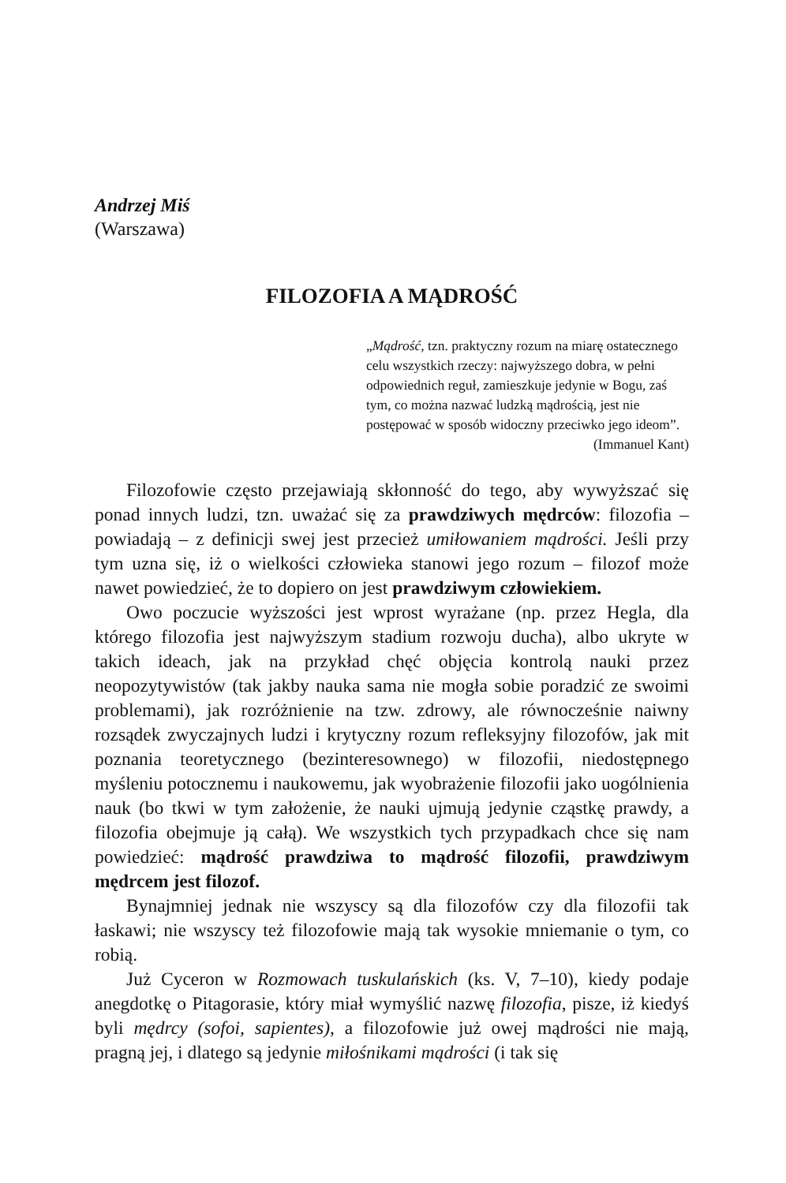Andrzej Miś
(Warszawa)
FILOZOFIA A MĄDROŚĆ
„Mądrość, tzn. praktyczny rozum na miarę ostatecznego celu wszystkich rzeczy: najwyższego dobra, w pełni odpowiednich reguł, zamieszkuje jedynie w Bogu, zaś tym, co można nazwać ludzką mądrością, jest nie postępować w sposób widoczny przeciwko jego ideom”.
(Immanuel Kant)
Filozofowie często przejawiają skłonność do tego, aby wywyższać się ponad innych ludzi, tzn. uważać się za prawdziwych mędrców: filozofia – powiadają – z definicji swej jest przecież umiłowaniem mądrości. Jeśli przy tym uzna się, iż o wielkości człowieka stanowi jego rozum – filozof może nawet powiedzieć, że to dopiero on jest prawdziwym człowiekiem.
Owo poczucie wyższości jest wprost wyrażane (np. przez Hegla, dla którego filozofia jest najwyższym stadium rozwoju ducha), albo ukryte w takich ideach, jak na przykład chęć objęcia kontrolą nauki przez neopozytywistów (tak jakby nauka sama nie mogła sobie poradzić ze swoimi problemami), jak rozróżnienie na tzw. zdrowy, ale równocześnie naiwny rozsądek zwyczajnych ludzi i krytyczny rozum refleksyjny filozofów, jak mit poznania teoretycznego (bezinteresownego) w filozofii, niedostępnego myśleniu potocznemu i naukowemu, jak wyobrażenie filozofii jako uogólnienia nauk (bo tkwi w tym założenie, że nauki ujmują jedynie cząstkę prawdy, a filozofia obejmuje ją całą). We wszystkich tych przypadkach chce się nam powiedzieć: mądrość prawdziwa to mądrość filozofii, prawdziwym mędrcem jest filozof.
Bynajmniej jednak nie wszyscy są dla filozofów czy dla filozofii tak łaskawi; nie wszyscy też filozofowie mają tak wysokie mniemanie o tym, co robią.
Już Cyceron w Rozmowach tuskulańskich (ks. V, 7–10), kiedy podaje anegdotkę o Pitagorasie, który miał wymyślić nazwę filozofia, pisze, iż kiedyś byli mędrcy (sofoi, sapientes), a filozofowie już owej mądrości nie mają, pragną jej, i dlatego są jedynie miłośnikami mądrości (i tak się